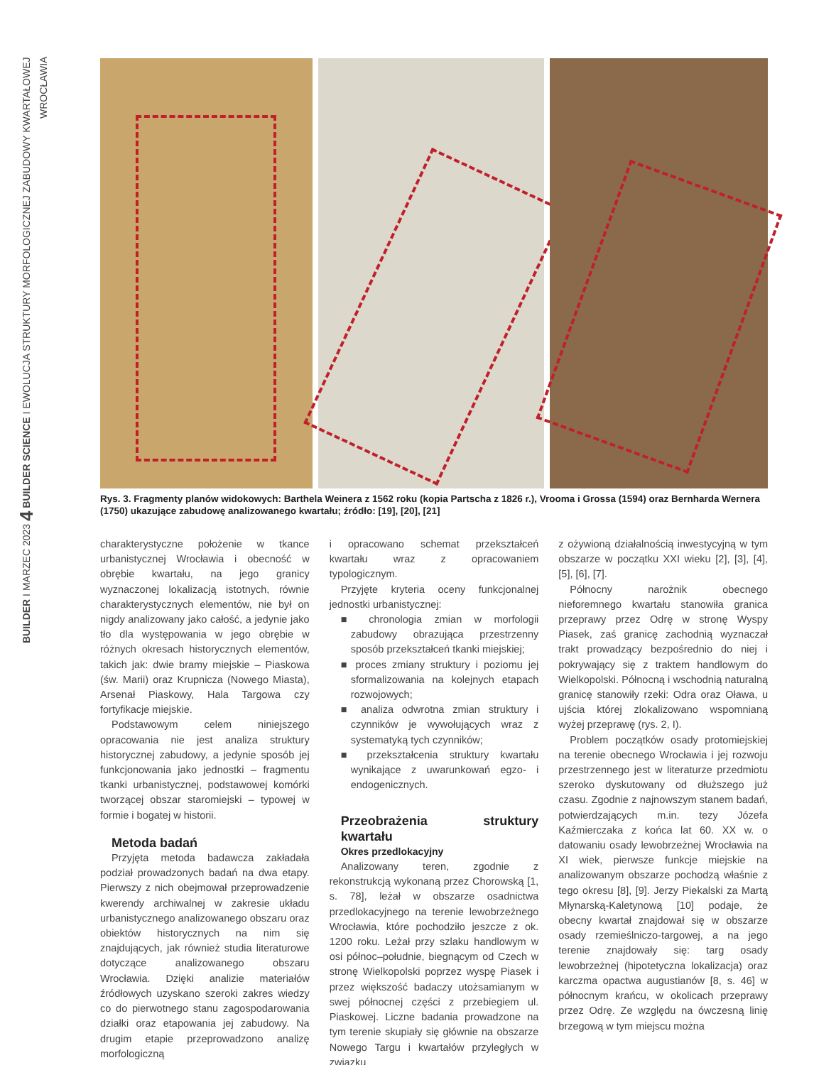BUILDER I MARZEC 2023 4 BUILDER SCIENCE I EWOLUCJA STRUKTURY MORFOLOGICZNEJ ZABUDOWY KWARTAŁOWEJ WROCŁAWIA
Rys. 3. Fragmenty planów widokowych: Barthela Weinera z 1562 roku (kopia Partscha z 1826 r.), Vrooma i Grossa (1594) oraz Bernharda Wernera (1750) ukazujące zabudowę analizowanego kwartału; źródło: [19], [20], [21]
charakterystyczne położenie w tkance urbanistycznej Wrocławia i obecność w obrębie kwartału, na jego granicy wyznaczonej lokalizacją istotnych, równie charakterystycznych elementów, nie był on nigdy analizowany jako całość, a jedynie jako tło dla występowania w jego obrębie w różnych okresach historycznych elementów, takich jak: dwie bramy miejskie – Piaskowa (św. Marii) oraz Krupnicza (Nowego Miasta), Arsenał Piaskowy, Hala Targowa czy fortyfikacje miejskie.
Podstawowym celem niniejszego opracowania nie jest analiza struktury historycznej zabudowy, a jedynie sposób jej funkcjonowania jako jednostki – fragmentu tkanki urbanistycznej, podstawowej komórki tworzącej obszar staromiejski – typowej w formie i bogatej w historii.
Metoda badań
Przyjęta metoda badawcza zakładała podział prowadzonych badań na dwa etapy. Pierwszy z nich obejmował przeprowadzenie kwerendy archiwalnej w zakresie układu urbanistycznego analizowanego obszaru oraz obiektów historycznych na nim się znajdujących, jak również studia literaturowe dotyczące analizowanego obszaru Wrocławia. Dzięki analizie materiałów źródłowych uzyskano szeroki zakres wiedzy co do pierwotnego stanu zagospodarowania działki oraz etapowania jej zabudowy. Na drugim etapie przeprowadzono analizę morfologiczną
i opracowano schemat przekształceń kwartału wraz z opracowaniem typologicznym.
Przyjęte kryteria oceny funkcjonalnej jednostki urbanistycznej:
■ chronologia zmian w morfologii zabudowy obrazująca przestrzenny sposób przekształceń tkanki miejskiej;
■ proces zmiany struktury i poziomu jej sformalizowania na kolejnych etapach rozwojowych;
■ analiza odwrotna zmian struktury i czynników je wywołujących wraz z systematyką tych czynników;
■ przekształcenia struktury kwartału wynikające z uwarunkowań egzo- i endogenicznych.
Przeobrażenia struktury kwartału
Okres przedlokacyjny
Analizowany teren, zgodnie z rekonstrukcją wykonaną przez Chorowską [1, s. 78], leżał w obszarze osadnictwa przedlokacyjnego na terenie lewobrzeżnego Wrocławia, które pochodziło jeszcze z ok. 1200 roku. Leżał przy szlaku handlowym w osi północ–południe, biegnącym od Czech w stronę Wielkopolski poprzez wyspę Piasek i przez większość badaczy utożsamianym w swej północnej części z przebiegiem ul. Piaskowej. Liczne badania prowadzone na tym terenie skupiały się głównie na obszarze Nowego Targu i kwartałów przyległych w związku
z ożywioną działalnością inwestycyjną w tym obszarze w początku XXI wieku [2], [3], [4], [5], [6], [7].
Północny narożnik obecnego nieforemnego kwartału stanowiła granica przeprawy przez Odrę w stronę Wyspy Piasek, zaś granicę zachodnią wyznaczał trakt prowadzący bezpośrednio do niej i pokrywający się z traktem handlowym do Wielkopolski. Północną i wschodnią naturalną granicę stanowiły rzeki: Odra oraz Oława, u ujścia której zlokalizowano wspomnianą wyżej przeprawę (rys. 2, I).
Problem początków osady protomiejskiej na terenie obecnego Wrocławia i jej rozwoju przestrzennego jest w literaturze przedmiotu szeroko dyskutowany od dłuższego już czasu. Zgodnie z najnowszym stanem badań, potwierdzających m.in. tezy Józefa Kaźmierczaka z końca lat 60. XX w. o datowaniu osady lewobrzeżnej Wrocławia na XI wiek, pierwsze funkcje miejskie na analizowanym obszarze pochodzą właśnie z tego okresu [8], [9]. Jerzy Piekalski za Martą Młynarską-Kaletynową [10] podaje, że obecny kwartał znajdował się w obszarze osady rzemieślniczo-targowej, a na jego terenie znajdowały się: targ osady lewobrzeżnej (hipotetyczna lokalizacja) oraz karczma opactwa augustianów [8, s. 46] w północnym krańcu, w okolicach przeprawy przez Odrę. Ze względu na ówczesną linię brzegową w tym miejscu można